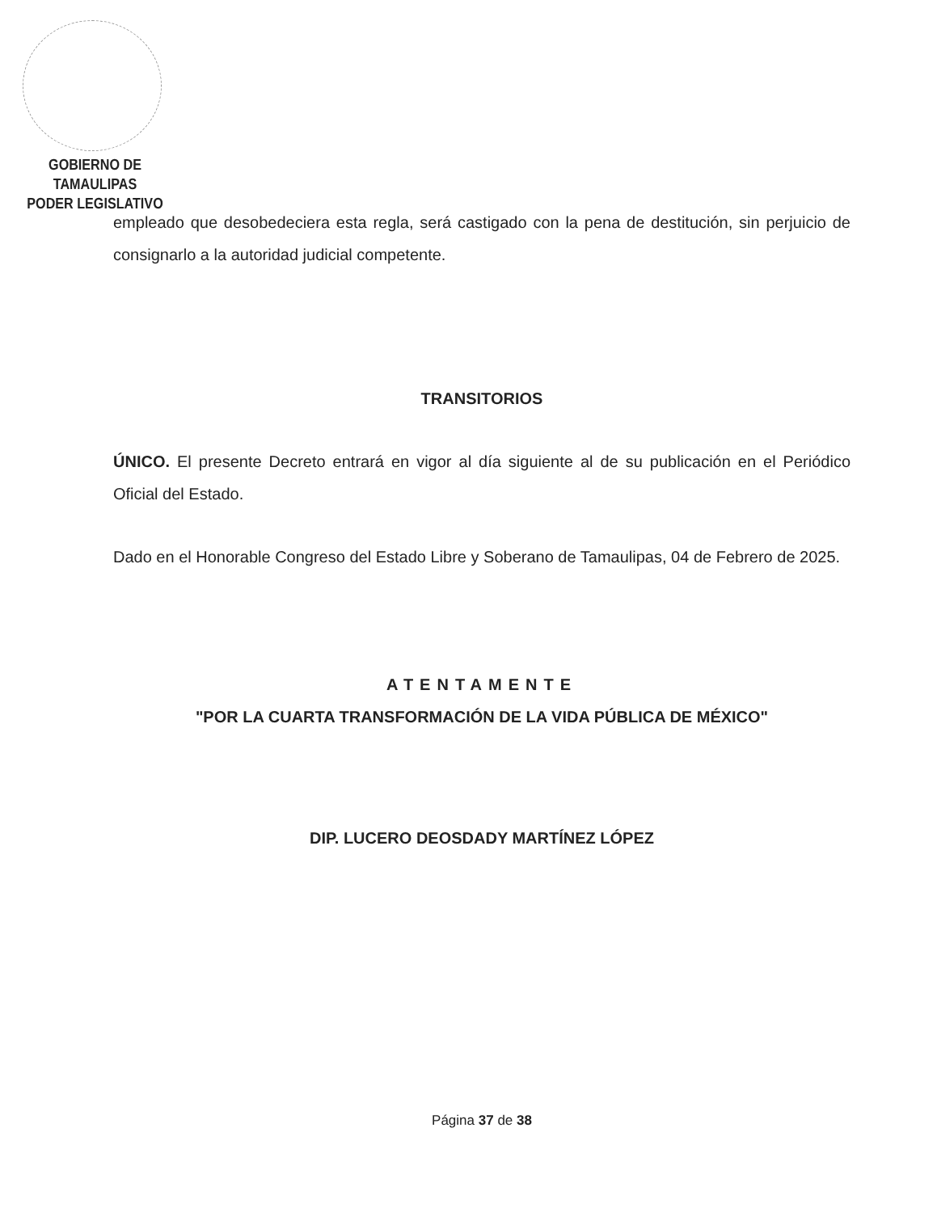GOBIERNO DE TAMAULIPAS
PODER LEGISLATIVO
empleado que desobedeciera esta regla, será castigado con la pena de destitución, sin perjuicio de consignarlo a la autoridad judicial competente.
TRANSITORIOS
ÚNICO. El presente Decreto entrará en vigor al día siguiente al de su publicación en el Periódico Oficial del Estado.
Dado en el Honorable Congreso del Estado Libre y Soberano de Tamaulipas, 04 de Febrero de 2025.
ATENTAMENTE
"POR LA CUARTA TRANSFORMACIÓN DE LA VIDA PÚBLICA DE MÉXICO"
DIP. LUCERO DEOSDADY MARTÍNEZ LÓPEZ
Página 37 de 38